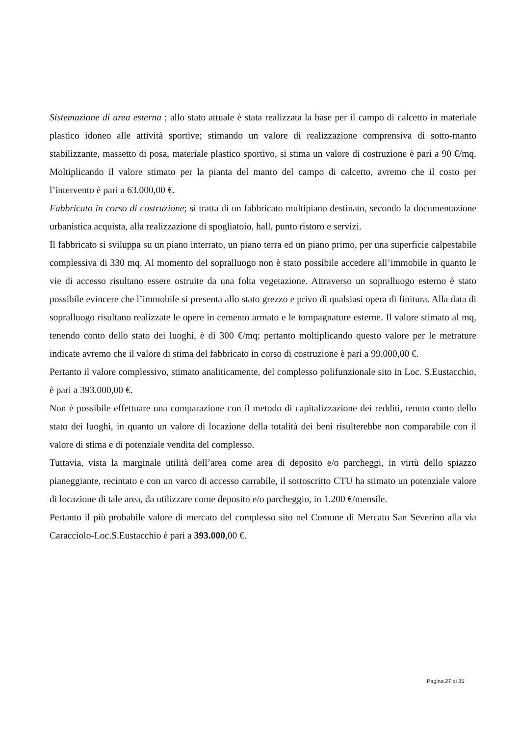Sistemazione di area esterna ; allo stato attuale è stata realizzata la base per il campo di calcetto in materiale plastico idoneo alle attività sportive; stimando un valore di realizzazione comprensiva di sotto-manto stabilizzante, massetto di posa, materiale plastico sportivo, si stima un valore di costruzione è pari a 90 €/mq. Moltiplicando il valore stimato per la pianta del manto del campo di calcetto, avremo che il costo per l’intervento è pari a 63.000,00 €.
Fabbricato in corso di costruzione; si tratta di un fabbricato multipiano destinato, secondo la documentazione urbanistica acquista, alla realizzazione di spogliatoio, hall, punto ristoro e servizi.
Il fabbricato si sviluppa su un piano interrato, un piano terra ed un piano primo, per una superficie calpestabile complessiva di 330 mq. Al momento del sopralluogo non è stato possibile accedere all’immobile in quanto le vie di accesso risultano essere ostruite da una folta vegetazione. Attraverso un sopralluogo esterno è stato possibile evincere che l’immobile si presenta allo stato grezzo e privo di qualsiasi opera di finitura. Alla data di sopralluogo risultano realizzate le opere in cemento armato e le tompagnature esterne. Il valore stimato al mq, tenendo conto dello stato dei luoghi, è di 300 €/mq; pertanto moltiplicando questo valore per le metrature indicate avremo che il valore di stima del fabbricato in corso di costruzione è pari a 99.000,00 €.
Pertanto il valore complessivo, stimato analiticamente, del complesso polifunzionale sito in Loc. S.Eustacchio, è pari a 393.000,00 €.
Non è possibile effettuare una comparazione con il metodo di capitalizzazione dei redditi, tenuto conto dello stato dei luoghi, in quanto un valore di locazione della totalità dei beni risulterebbe non comparabile con il valore di stima e di potenziale vendita del complesso.
Tuttavia, vista la marginale utilità dell’area come area di deposito e/o parcheggi, in virtù dello spiazzo pianeggiante, recintato e con un varco di accesso carrabile, il sottoscritto CTU ha stimato un potenziale valore di locazione di tale area, da utilizzare come deposito e/o parcheggio, in 1.200 €/mensile.
Pertanto il più probabile valore di mercato del complesso sito nel Comune di Mercato San Severino alla via Caracciolo-Loc.S.Eustacchio è pari a 393.000,00 €.
Pagina 27 di 35